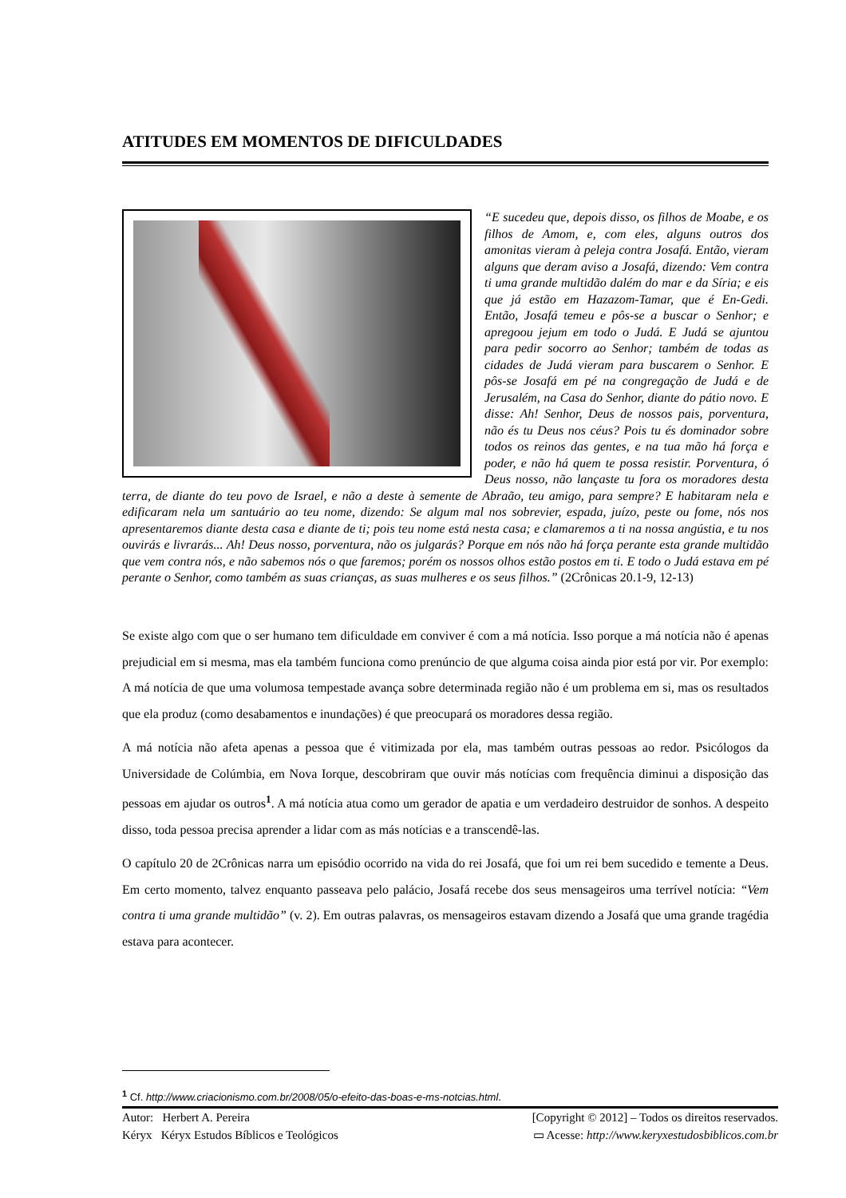ATITUDES EM MOMENTOS DE DIFICULDADES
“E sucedeu que, depois disso, os filhos de Moabe, e os filhos de Amom, e, com eles, alguns outros dos amonitas vieram à peleja contra Josafá. Então, vieram alguns que deram aviso a Josafá, dizendo: Vem contra ti uma grande multidão dalém do mar e da Síria; e eis que já estão em Hazazom-Tamar, que é En-Gedi. Então, Josafá temeu e pôs-se a buscar o Senhor; e apregoou jejum em todo o Judá. E Judá se ajuntou para pedir socorro ao Senhor; também de todas as cidades de Judá vieram para buscarem o Senhor. E pôs-se Josafá em pé na congregação de Judá e de Jerusalém, na Casa do Senhor, diante do pátio novo. E disse: Ah! Senhor, Deus de nossos pais, porventura, não és tu Deus nos céus? Pois tu és dominador sobre todos os reinos das gentes, e na tua mão há força e poder, e não há quem te possa resistir. Porventura, ó Deus nosso, não lançaste tu fora os moradores desta terra, de diante do teu povo de Israel, e não a deste à semente de Abraão, teu amigo, para sempre? E habitaram nela e edificaram nela um santuário ao teu nome, dizendo: Se algum mal nos sobrevier, espada, juízo, peste ou fome, nós nos apresentaremos diante desta casa e diante de ti; pois teu nome está nesta casa; e clamaremos a ti na nossa angústia, e tu nos ouvirás e livrarás... Ah! Deus nosso, porventura, não os julgarás? Porque em nós não há força perante esta grande multidão que vem contra nós, e não sabemos nós o que faremos; porém os nossos olhos estão postos em ti. E todo o Judá estava em pé perante o Senhor, como também as suas crianças, as suas mulheres e os seus filhos.” (2Crônicas 20.1-9, 12-13)
Se existe algo com que o ser humano tem dificuldade em conviver é com a má notícia. Isso porque a má notícia não é apenas prejudicial em si mesma, mas ela também funciona como prenúncio de que alguma coisa ainda pior está por vir. Por exemplo: A má notícia de que uma volumosa tempestade avança sobre determinada região não é um problema em si, mas os resultados que ela produz (como desabamentos e inundações) é que preocupará os moradores dessa região.
A má notícia não afeta apenas a pessoa que é vitimizada por ela, mas também outras pessoas ao redor. Psicólogos da Universidade de Colúmbia, em Nova Iorque, descobriram que ouvir más notícias com frequência diminui a disposição das pessoas em ajudar os outros<sup>1</sup>. A má notícia atua como um gerador de apatia e um verdadeiro destruidor de sonhos. A despeito disso, toda pessoa precisa aprender a lidar com as más notícias e a transcendê-las.
O capítulo 20 de 2Crônicas narra um episódio ocorrido na vida do rei Josafá, que foi um rei bem sucedido e temente a Deus. Em certo momento, talvez enquanto passeava pelo palácio, Josafá recebe dos seus mensageiros uma terrível notícia: “Vem contra ti uma grande multidão” (v. 2). Em outras palavras, os mensageiros estavam dizendo a Josafá que uma grande tragédia estava para acontecer.
<sup>1</sup> Cf. http://www.criacionismo.com.br/2008/05/o-efeito-das-boas-e-ms-notcias.html.
Autor: Herbert A. Pereira [Copyright © 2012] – Todos os direitos reservados.
Kéryx Kéryx Estudos Bíblicos e Teológicos ▭ Acesse: http://www.keryxestudosbiblicos.com.br